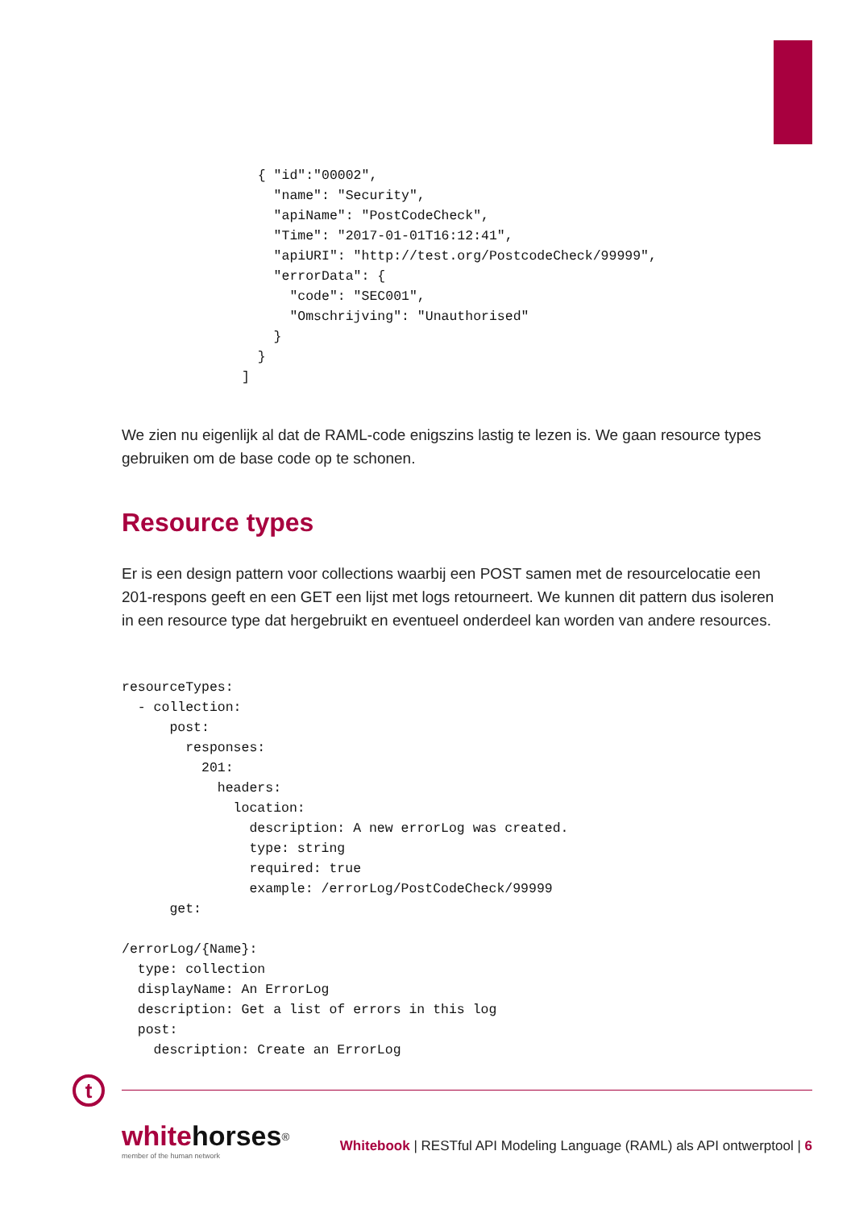{ "id":"00002",
    "name": "Security",
    "apiName": "PostCodeCheck",
    "Time": "2017-01-01T16:12:41",
    "apiURI": "http://test.org/PostcodeCheck/99999",
    "errorData": {
      "code": "SEC001",
      "Omschrijving": "Unauthorised"
    }
  }
]
We zien nu eigenlijk al dat de RAML-code enigszins lastig te lezen is. We gaan resource types gebruiken om de base code op te schonen.
Resource types
Er is een design pattern voor collections waarbij een POST samen met de resourcelocatie een 201-respons geeft en een GET een lijst met logs retourneert. We kunnen dit pattern dus isoleren in een resource type dat hergebruikt en eventueel onderdeel kan worden van andere resources.
resourceTypes:
  - collection:
      post:
        responses:
          201:
            headers:
              location:
                description: A new errorLog was created.
                type: string
                required: true
                example: /errorLog/PostCodeCheck/99999
      get:

/errorLog/{Name}:
  type: collection
  displayName: An ErrorLog
  description: Get a list of errors in this log
  post:
    description: Create an ErrorLog
t
whitehorses<sup>®</sup>
member of the human network
Whitebook | RESTful API Modeling Language (RAML) als API ontwerptool | 6